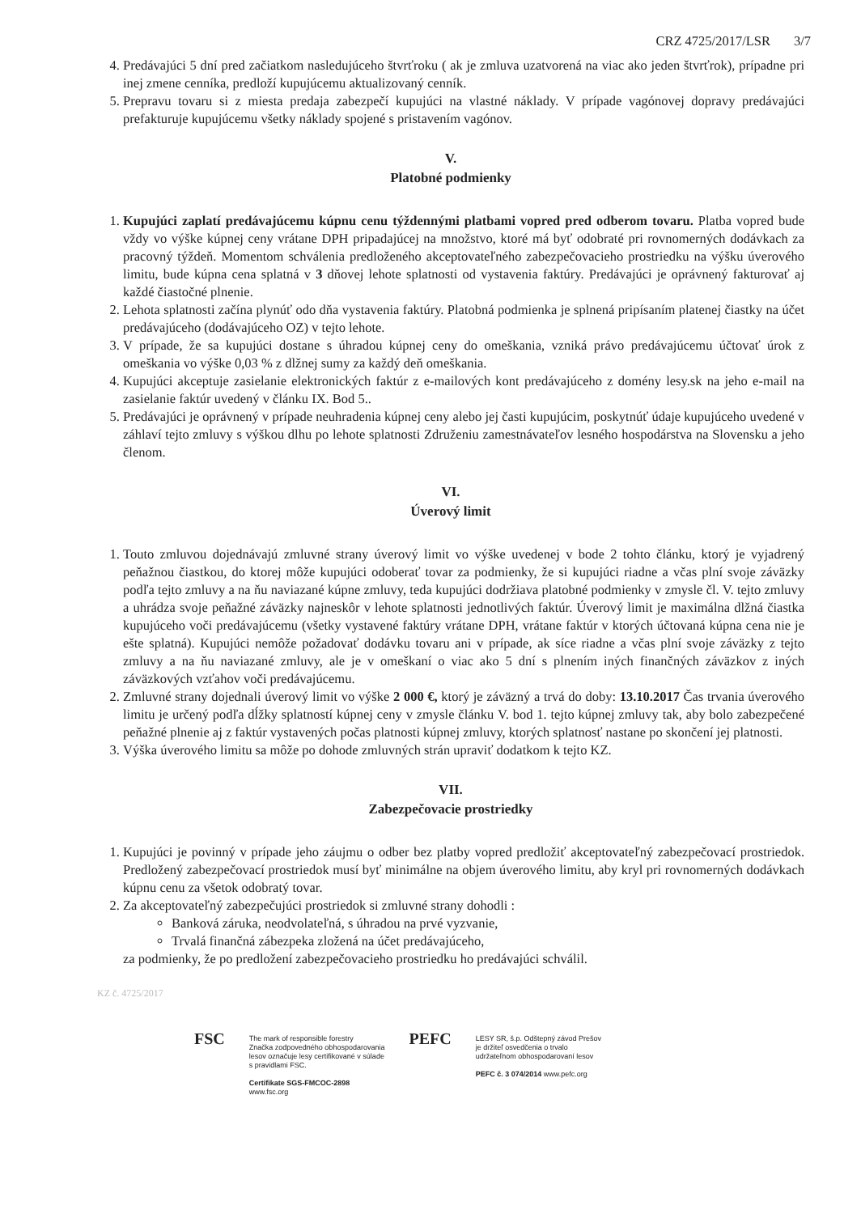CRZ 4725/2017/LSR 3/7
4. Predávajúci 5 dní pred začiatkom nasledujúceho štvrťroku ( ak je zmluva uzatvorená na viac ako jeden štvrťrok), prípadne pri inej zmene cenníka, predloží kupujúcemu aktualizovaný cenník.
5. Prepravu tovaru si z miesta predaja zabezpečí kupujúci na vlastné náklady. V prípade vagónovej dopravy predávajúci prefakturuje kupujúcemu všetky náklady spojené s pristavením vagónov.
V.
Platobné podmienky
1. Kupujúci zaplatí predávajúcemu kúpnu cenu týždennými platbami vopred pred odberom tovaru. Platba vopred bude vždy vo výške kúpnej ceny vrátane DPH pripadajúcej na množstvo, ktoré má byť odobraté pri rovnomerných dodávkach za pracovný týždeň. Momentom schválenia predloženého akceptovateľného zabezpečovacieho prostriedku na výšku úverového limitu, bude kúpna cena splatná v 3 dňovej lehote splatnosti od vystavenia faktúry. Predávajúci je oprávnený fakturovať aj každé čiastočné plnenie.
2. Lehota splatnosti začína plynúť odo dňa vystavenia faktúry. Platobná podmienka je splnená pripísaním platenej čiastky na účet predávajúceho (dodávajúceho OZ) v tejto lehote.
3. V prípade, že sa kupujúci dostane s úhradou kúpnej ceny do omeškania, vzniká právo predávajúcemu účtovať úrok z omeškania vo výške 0,03 % z dlžnej sumy za každý deň omeškania.
4. Kupujúci akceptuje zasielanie elektronických faktúr z e-mailových kont predávajúceho z domény lesy.sk na jeho e-mail na zasielanie faktúr uvedený v článku IX. Bod 5..
5. Predávajúci je oprávnený v prípade neuhradenia kúpnej ceny alebo jej časti kupujúcim, poskytnúť údaje kupujúceho uvedené v záhlaví tejto zmluvy s výškou dlhu po lehote splatnosti Združeniu zamestnávateľov lesného hospodárstva na Slovensku a jeho členom.
VI.
Úverový limit
1. Touto zmluvou dojednávajú zmluvné strany úverový limit vo výške uvedenej v bode 2 tohto článku, ktorý je vyjadrený peňažnou čiastkou, do ktorej môže kupujúci odoberať tovar za podmienky, že si kupujúci riadne a včas plní svoje záväzky podľa tejto zmluvy a na ňu naviazané kúpne zmluvy, teda kupujúci dodržiava platobné podmienky v zmysle čl. V. tejto zmluvy a uhrádza svoje peňažné záväzky najneskôr v lehote splatnosti jednotlivých faktúr. Úverový limit je maximálna dlžná čiastka kupujúceho voči predávajúcemu (všetky vystavené faktúry vrátane DPH, vrátane faktúr v ktorých účtovaná kúpna cena nie je ešte splatná). Kupujúci nemôže požadovať dodávku tovaru ani v prípade, ak síce riadne a včas plní svoje záväzky z tejto zmluvy a na ňu naviazané zmluvy, ale je v omeškaní o viac ako 5 dní s plnením iných finančných záväzkov z iných záväzkových vzťahov voči predávajúcemu.
2. Zmluvné strany dojednali úverový limit vo výške 2 000 €, ktorý je záväzný a trvá do doby: 13.10.2017 Čas trvania úverového limitu je určený podľa dĺžky splatností kúpnej ceny v zmysle článku V. bod 1. tejto kúpnej zmluvy tak, aby bolo zabezpečené peňažné plnenie aj z faktúr vystavených počas platnosti kúpnej zmluvy, ktorých splatnosť nastane po skončení jej platnosti.
3. Výška úverového limitu sa môže po dohode zmluvných strán upraviť dodatkom k tejto KZ.
VII.
Zabezpečovacie prostriedky
1. Kupujúci je povinný v prípade jeho záujmu o odber bez platby vopred predložiť akceptovateľný zabezpečovací prostriedok. Predložený zabezpečovací prostriedok musí byť minimálne na objem úverového limitu, aby kryl pri rovnomerných dodávkach kúpnu cenu za všetok odobratý tovar.
2. Za akceptovateľný zabezpečujúci prostriedok si zmluvné strany dohodli :
Banková záruka, neodvolateľná, s úhradou na prvé vyzvanie,
Trvalá finančná zábezpeka zložená na účet predávajúceho,
za podmienky, že po predložení zabezpečovacieho prostriedku ho predávajúci schválil.
KZ č. 4725/2017
FSC
The mark of responsible forestry
Značka zodpovedného obhospodarovania
lesov označuje lesy certifikované v súlade
s pravidlami FSC.
Certifikate SGS-FMCOC-2898
www.fsc.org
PEFC
LESY SR, š.p. Odštepný závod Prešov
je držiteľ osvedčenia o trvalo
udržateľnom obhospodarovaní lesov
PEFC č. 3 074/2014 www.pefc.org